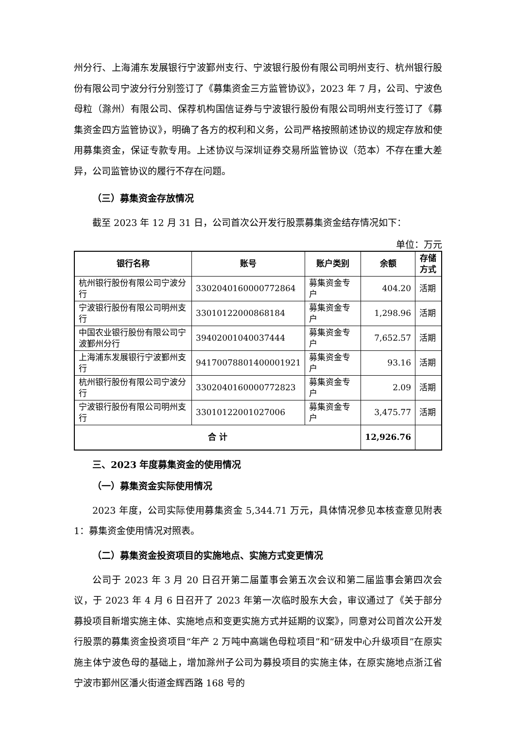州分行、上海浦东发展银行宁波鄞州支行、宁波银行股份有限公司明州支行、杭州银行股份有限公司宁波分行分别签订了《募集资金三方监管协议》，2023 年 7 月，公司、宁波色母粒（滁州）有限公司、保荐机构国信证券与宁波银行股份有限公司明州支行签订了《募集资金四方监管协议》，明确了各方的权利和义务，公司严格按照前述协议的规定存放和使用募集资金，保证专款专用。上述协议与深圳证券交易所监管协议（范本）不存在重大差异，公司监管协议的履行不存在问题。
（三）募集资金存放情况
截至 2023 年 12 月 31 日，公司首次公开发行股票募集资金结存情况如下：
单位：万元
| 银行名称 | 账号 | 账户类别 | 余额 | 存储方式 |
| --- | --- | --- | --- | --- |
| 杭州银行股份有限公司宁波分行 | 3302040160000772864 | 募集资金专户 | 404.20 | 活期 |
| 宁波银行股份有限公司明州支行 | 33010122000868184 | 募集资金专户 | 1,298.96 | 活期 |
| 中国农业银行股份有限公司宁波鄞州分行 | 39402001040037444 | 募集资金专户 | 7,652.57 | 活期 |
| 上海浦东发展银行宁波鄞州支行 | 94170078801400001921 | 募集资金专户 | 93.16 | 活期 |
| 杭州银行股份有限公司宁波分行 | 3302040160000772823 | 募集资金专户 | 2.09 | 活期 |
| 宁波银行股份有限公司明州支行 | 33010122001027006 | 募集资金专户 | 3,475.77 | 活期 |
| 合 计 | | | 12,926.76 | |
三、2023 年度募集资金的使用情况
（一）募集资金实际使用情况
2023 年度，公司实际使用募集资金 5,344.71 万元，具体情况参见本核查意见附表 1：募集资金使用情况对照表。
（二）募集资金投资项目的实施地点、实施方式变更情况
公司于 2023 年 3 月 20 日召开第二届董事会第五次会议和第二届监事会第四次会议，于 2023 年 4 月 6 日召开了 2023 年第一次临时股东大会，审议通过了《关于部分募投项目新增实施主体、实施地点和变更实施方式并延期的议案》，同意对公司首次公开发行股票的募集资金投资项目“年产 2 万吨中高端色母粒项目”和“研发中心升级项目”在原实施主体宁波色母的基础上，增加滁州子公司为募投项目的实施主体，在原实施地点浙江省宁波市鄞州区潘火街道金辉西路 168 号的